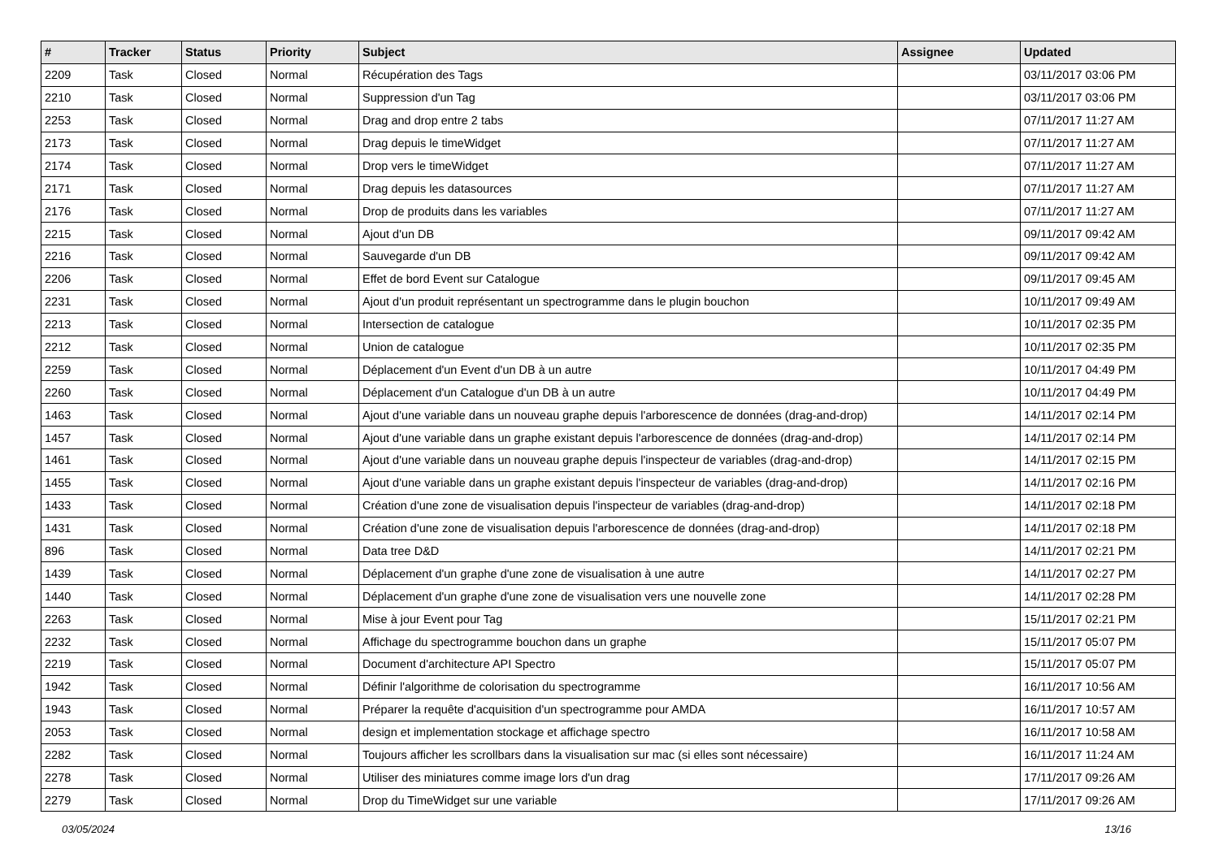| # | Tracker | Status | Priority | Subject | Assignee | Updated |
| --- | --- | --- | --- | --- | --- | --- |
| 2209 | Task | Closed | Normal | Récupération des Tags | | 03/11/2017 03:06 PM |
| 2210 | Task | Closed | Normal | Suppression d'un Tag | | 03/11/2017 03:06 PM |
| 2253 | Task | Closed | Normal | Drag and drop entre 2 tabs | | 07/11/2017 11:27 AM |
| 2173 | Task | Closed | Normal | Drag depuis le timeWidget | | 07/11/2017 11:27 AM |
| 2174 | Task | Closed | Normal | Drop vers le timeWidget | | 07/11/2017 11:27 AM |
| 2171 | Task | Closed | Normal | Drag depuis les datasources | | 07/11/2017 11:27 AM |
| 2176 | Task | Closed | Normal | Drop de produits dans les variables | | 07/11/2017 11:27 AM |
| 2215 | Task | Closed | Normal | Ajout d'un DB | | 09/11/2017 09:42 AM |
| 2216 | Task | Closed | Normal | Sauvegarde d'un DB | | 09/11/2017 09:42 AM |
| 2206 | Task | Closed | Normal | Effet de bord Event sur Catalogue | | 09/11/2017 09:45 AM |
| 2231 | Task | Closed | Normal | Ajout d'un produit représentant un spectrogramme dans le plugin bouchon | | 10/11/2017 09:49 AM |
| 2213 | Task | Closed | Normal | Intersection de catalogue | | 10/11/2017 02:35 PM |
| 2212 | Task | Closed | Normal | Union de catalogue | | 10/11/2017 02:35 PM |
| 2259 | Task | Closed | Normal | Déplacement d'un Event d'un DB à un autre | | 10/11/2017 04:49 PM |
| 2260 | Task | Closed | Normal | Déplacement d'un Catalogue d'un DB à un autre | | 10/11/2017 04:49 PM |
| 1463 | Task | Closed | Normal | Ajout d'une variable dans un nouveau graphe depuis l'arborescence de données (drag-and-drop) | | 14/11/2017 02:14 PM |
| 1457 | Task | Closed | Normal | Ajout d'une variable dans un graphe existant depuis l'arborescence de données (drag-and-drop) | | 14/11/2017 02:14 PM |
| 1461 | Task | Closed | Normal | Ajout d'une variable dans un nouveau graphe depuis l'inspecteur de variables (drag-and-drop) | | 14/11/2017 02:15 PM |
| 1455 | Task | Closed | Normal | Ajout d'une variable dans un graphe existant depuis l'inspecteur de variables (drag-and-drop) | | 14/11/2017 02:16 PM |
| 1433 | Task | Closed | Normal | Création d'une zone de visualisation depuis l'inspecteur de variables (drag-and-drop) | | 14/11/2017 02:18 PM |
| 1431 | Task | Closed | Normal | Création d'une zone de visualisation depuis l'arborescence de données (drag-and-drop) | | 14/11/2017 02:18 PM |
| 896 | Task | Closed | Normal | Data tree D&D | | 14/11/2017 02:21 PM |
| 1439 | Task | Closed | Normal | Déplacement d'un graphe d'une zone de visualisation à une autre | | 14/11/2017 02:27 PM |
| 1440 | Task | Closed | Normal | Déplacement d'un graphe d'une zone de visualisation vers une nouvelle zone | | 14/11/2017 02:28 PM |
| 2263 | Task | Closed | Normal | Mise à jour Event pour Tag | | 15/11/2017 02:21 PM |
| 2232 | Task | Closed | Normal | Affichage du spectrogramme bouchon dans un graphe | | 15/11/2017 05:07 PM |
| 2219 | Task | Closed | Normal | Document d'architecture API Spectro | | 15/11/2017 05:07 PM |
| 1942 | Task | Closed | Normal | Définir l'algorithme de colorisation du spectrogramme | | 16/11/2017 10:56 AM |
| 1943 | Task | Closed | Normal | Préparer la requête d'acquisition d'un spectrogramme pour AMDA | | 16/11/2017 10:57 AM |
| 2053 | Task | Closed | Normal | design et implementation stockage et affichage spectro | | 16/11/2017 10:58 AM |
| 2282 | Task | Closed | Normal | Toujours afficher les scrollbars dans la visualisation sur mac (si elles sont nécessaire) | | 16/11/2017 11:24 AM |
| 2278 | Task | Closed | Normal | Utiliser des miniatures comme image lors d'un drag | | 17/11/2017 09:26 AM |
| 2279 | Task | Closed | Normal | Drop du TimeWidget sur une variable | | 17/11/2017 09:26 AM |
03/05/2024 13/16